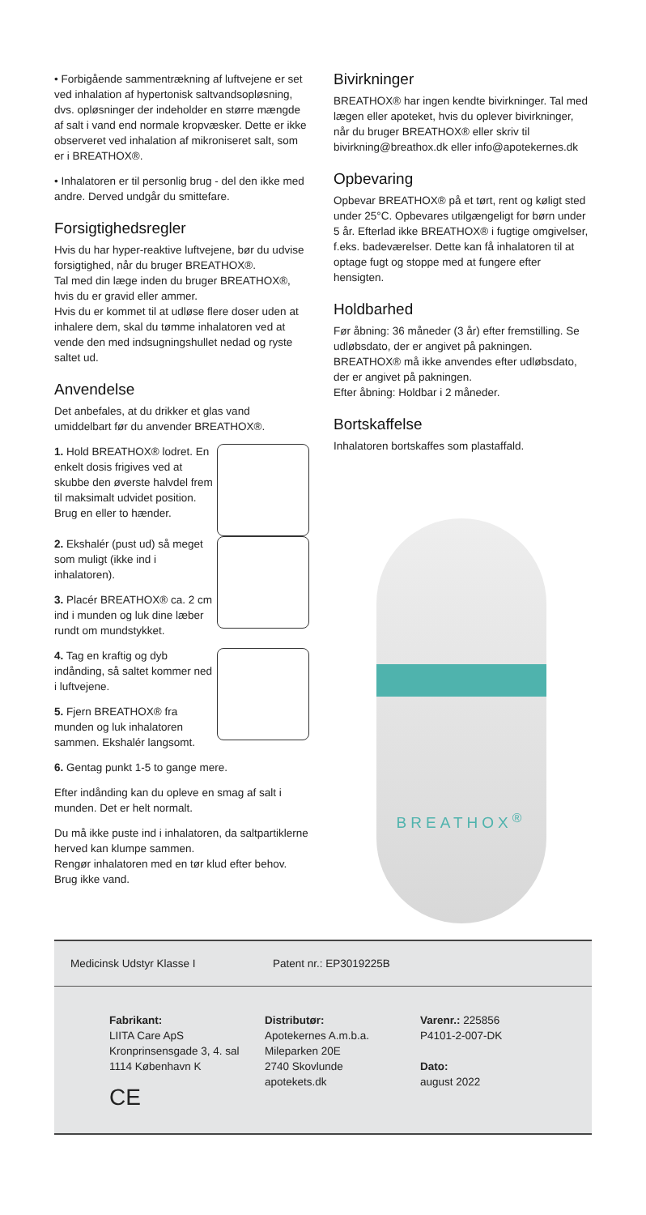• Forbigående sammentrækning af luftvejene er set ved inhalation af hypertonisk saltvandsopløsning, dvs. opløsninger der indeholder en større mængde af salt i vand end normale kropvæsker. Dette er ikke observeret ved inhalation af mikroniseret salt, som er i BREATHOX®.
• Inhalatoren er til personlig brug - del den ikke med andre. Derved undgår du smittefare.
Forsigtighedsregler
Hvis du har hyper-reaktive luftvejene, bør du udvise forsigtighed, når du bruger BREATHOX®.
Tal med din læge inden du bruger BREATHOX®, hvis du er gravid eller ammer.
Hvis du er kommet til at udløse flere doser uden at inhalere dem, skal du tømme inhalatoren ved at vende den med indsugningshullet nedad og ryste saltet ud.
Anvendelse
Det anbefales, at du drikker et glas vand umiddelbart før du anvender BREATHOX®.
1. Hold BREATHOX® lodret. En enkelt dosis frigives ved at skubbe den øverste halvdel frem til maksimalt udvidet position. Brug en eller to hænder.
2. Ekshalér (pust ud) så meget som muligt (ikke ind i inhalatoren).
3. Placér BREATHOX® ca. 2 cm ind i munden og luk dine læber rundt om mundstykket.
4. Tag en kraftig og dyb indånding, så saltet kommer ned i luftvejene.
5. Fjern BREATHOX® fra munden og luk inhalatoren sammen. Ekshalér langsomt.
6. Gentag punkt 1-5 to gange mere.
Efter indånding kan du opleve en smag af salt i munden. Det er helt normalt.
Du må ikke puste ind i inhalatoren, da saltpartiklerne herved kan klumpe sammen.
Rengør inhalatoren med en tør klud efter behov. Brug ikke vand.
Bivirkninger
BREATHOX® har ingen kendte bivirkninger. Tal med lægen eller apoteket, hvis du oplever bivirkninger, når du bruger BREATHOX® eller skriv til bivirkning@breathox.dk eller info@apotekernes.dk
Opbevaring
Opbevar BREATHOX® på et tørt, rent og køligt sted under 25°C. Opbevares utilgængeligt for børn under 5 år. Efterlad ikke BREATHOX® i fugtige omgivelser, f.eks. badeværelser. Dette kan få inhalatoren til at optage fugt og stoppe med at fungere efter hensigten.
Holdbarhed
Før åbning: 36 måneder (3 år) efter fremstilling. Se udløbsdato, der er angivet på pakningen.
BREATHOX® må ikke anvendes efter udløbsdato, der er angivet på pakningen.
Efter åbning: Holdbar i 2 måneder.
Bortskaffelse
Inhalatoren bortskaffes som plastaffald.
BREATHOX<sup>®</sup>
Medicinsk Udstyr Klasse I Patent nr.: EP3019225B
Fabrikant:
LIITA Care ApS
Kronprinsensgade 3, 4. sal
1114 København K
CE
Distributør:
Apotekernes A.m.b.a.
Mileparken 20E
2740 Skovlunde
apotekets.dk
Varenr.: 225856
P4101-2-007-DK
Dato:
august 2022